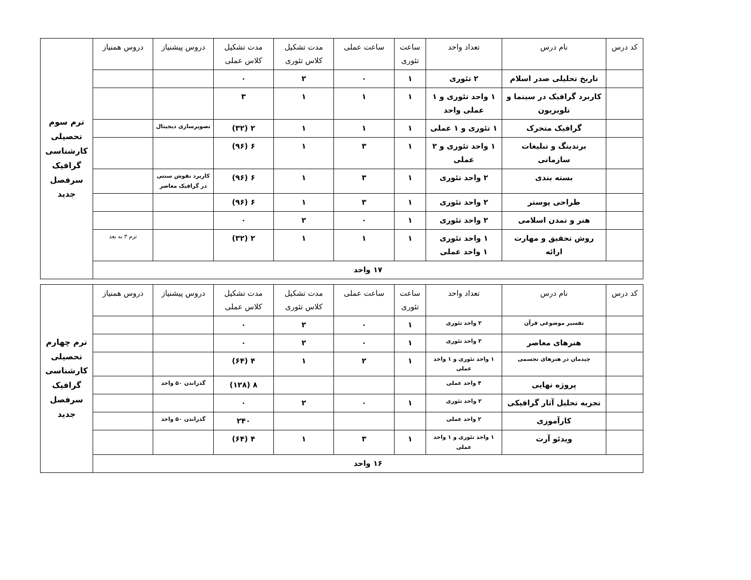| کد درس | نام درس | تعداد واحد | ساعت تئوری | ساعت عملی | مدت تشکیل کلاس تئوری | مدت تشکیل کلاس عملی | دروس پیشنیاز | دروس همنیاز | ترم سوم تحصیلی کارشناسی گرافیک سرفصل جدید |
| | تاریخ تحلیلی صدر اسلام | ۲ تئوری | ۱ | ۰ | ۲ | ۰ | | | |
| | کاربرد گرافیک در سینما و تلویزیون | ۱ واحد تئوری و ۱ عملی واحد | ۱ | ۱ | ۱ | ۳ | | | |
| | گرافیک متحرک | ۱ تئوری و ۱ عملی | ۱ | ۱ | ۱ | ۲ (۳۲) | تصویرسازی دیجیتال | | |
| | برندینگ و تبلیغات سازمانی | ۱ واحد تئوری و ۲ عملی | ۱ | ۳ | ۱ | ۶ (۹۶) | | | |
| | بسته بندی | ۲ واحد تئوری | ۱ | ۳ | ۱ | ۶ (۹۶) | کاربرد نقوش سنتی در گرافیک معاصر | | |
| | طراحی پوستر | ۲ واحد تئوری | ۱ | ۳ | ۱ | ۶ (۹۶) | | | |
| | هنر و تمدن اسلامی | ۲ واحد تئوری | ۱ | ۰ | ۲ | ۰ | | | |
| | روش تحقیق و مهارت ارائه | ۱ واحد تئوری ۱ واحد عملی | ۱ | ۱ | ۱ | ۲ (۳۲) | | ترم ۳ به بعد | |
| ۱۷ واحد | | | | | | | | | |
| کد درس | نام درس | تعداد واحد | ساعت تئوری | ساعت عملی | مدت تشکیل کلاس تئوری | مدت تشکیل کلاس عملی | دروس پیشنیاز | دروس همنیاز | ترم چهارم تحصیلی کارشناسی گرافیک سرفصل جدید |
| | تفسیر موضوعی قرآن | ۲ واحد تئوری | ۱ | ۰ | ۲ | ۰ | | | |
| | هنرهای معاصر | ۲ واحد تئوری | ۱ | ۰ | ۲ | ۰ | | | |
| | چیدمان در هنرهای تجسمی | ۱ واحد تئوری و ۱ واحد عملی | ۱ | ۲ | ۱ | ۴ (۶۴) | | | |
| | پروژه نهایی | ۴ واحد عملی | | | | ۸ (۱۲۸) | گذراندن ۵۰ واحد | | |
| | تجزیه تحلیل آثار گرافیکی | ۲ واحد تئوری | ۱ | ۰ | ۲ | ۰ | | | |
| | کارآموزی | ۲ واحد عملی | | | | ۲۴۰ | گذراندن ۵۰ واحد | | |
| | ویدئو آرت | ۱ واحد تئوری و ۱ واحد عملی | ۱ | ۳ | ۱ | ۴ (۶۴) | | | |
| ۱۶ واحد | | | | | | | | | |